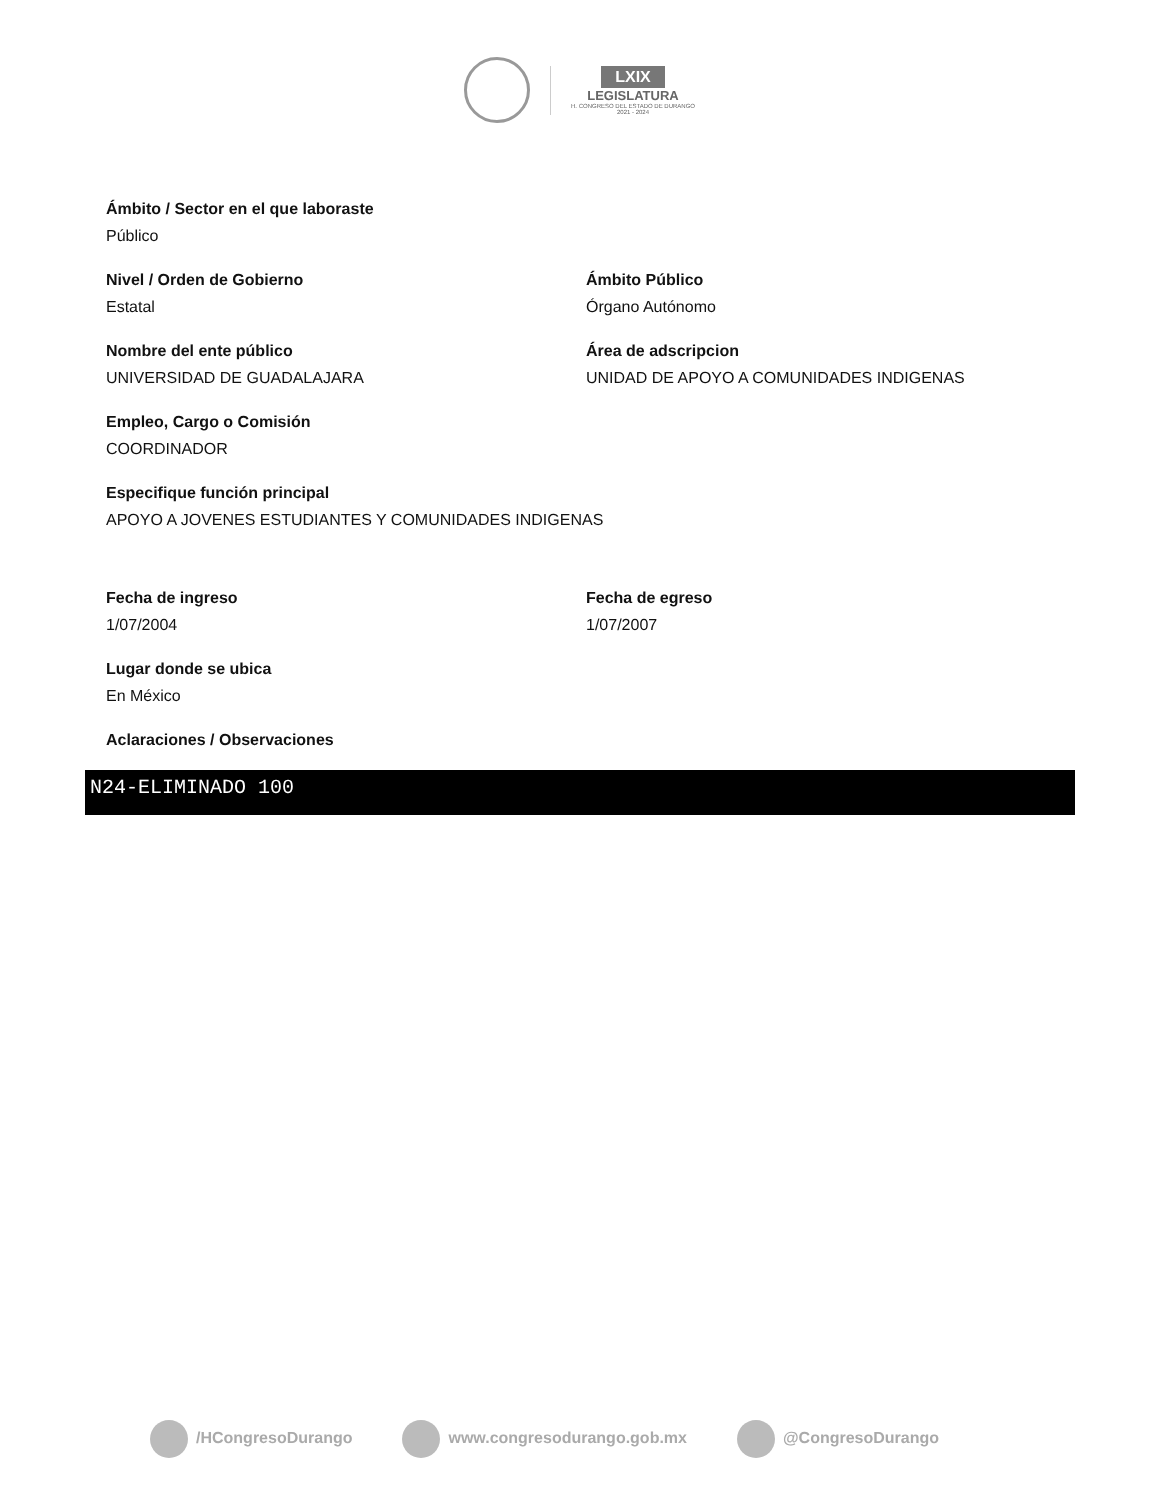LXIX
LEGISLATURA
H. CONGRESO DEL ESTADO DE DURANGO
2021 - 2024
Ámbito / Sector en el que laboraste
Público
Nivel / Orden de Gobierno
Estatal
Ámbito Público
Órgano Autónomo
Nombre del ente público
UNIVERSIDAD DE GUADALAJARA
Área de adscripcion
UNIDAD DE APOYO A COMUNIDADES INDIGENAS
Empleo, Cargo o Comisión
COORDINADOR
Especifique función principal
APOYO A JOVENES ESTUDIANTES Y COMUNIDADES INDIGENAS
Fecha de ingreso
1/07/2004
Fecha de egreso
1/07/2007
Lugar donde se ubica
En México
Aclaraciones / Observaciones
N24-ELIMINADO 100
/HCongresoDurango www.congresodurango.gob.mx @CongresoDurango